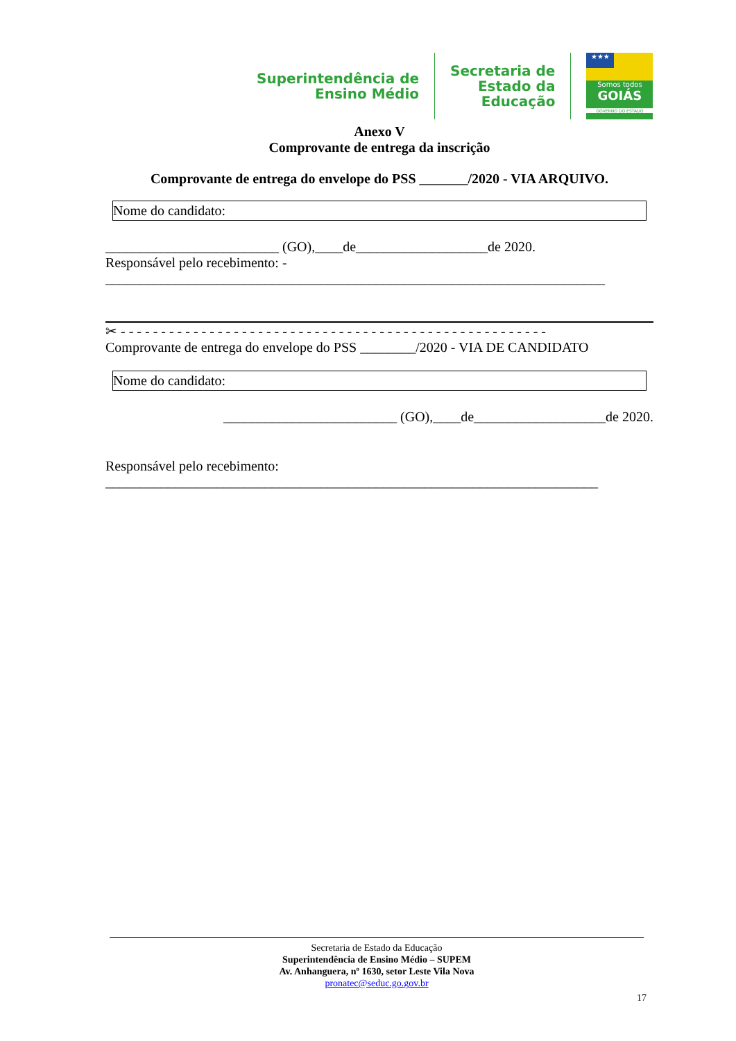Superintendência de
Ensino Médio
Secretaria de
Estado da
Educação
★★★
Somos todos
GOIÁS
GOVERNO DO ESTADO
Anexo V
Comprovante de entrega da inscrição
Comprovante de entrega do envelope do PSS _______/2020 - VIA ARQUIVO.
Nome do candidato:
_________________________ (GO),____de___________________de 2020.
Responsável pelo recebimento: -
________________________________________________________________________
✂ - - - - - - - - - - - - - - - - - - - - - - - - - - - - - - - - - - - - - - - - - - - - - - - - - - - - -
Comprovante de entrega do envelope do PSS ________/2020 - VIA DE CANDIDATO
Nome do candidato:
_________________________ (GO),____de___________________de 2020.
Responsável pelo recebimento:
_______________________________________________________________________
Secretaria de Estado da Educação
Superintendência de Ensino Médio – SUPEM
Av. Anhanguera, nº 1630, setor Leste Vila Nova
pronatec@seduc.go.gov.br
17